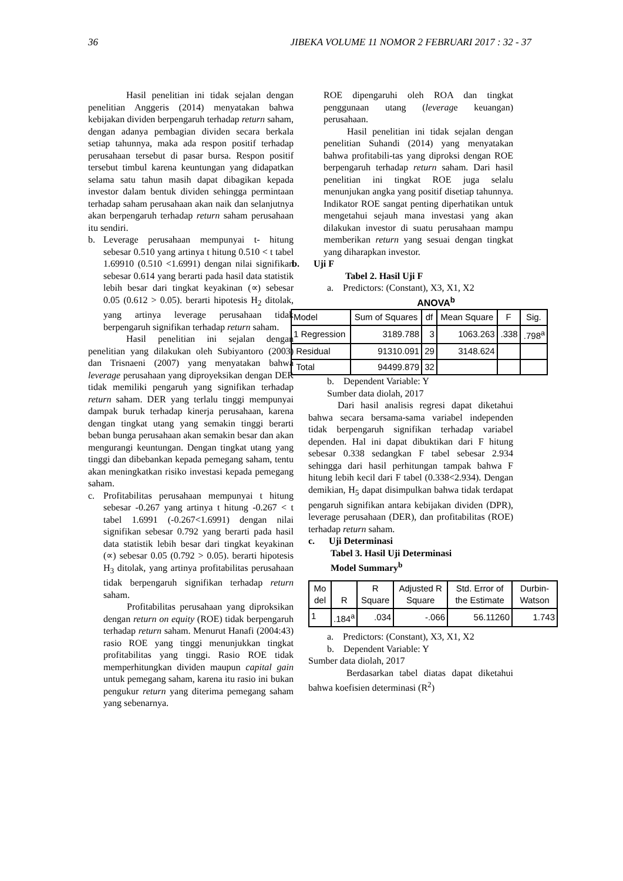36 JIBEKA VOLUME 11 NOMOR 2 FEBRUARI 2017 : 32 - 37
Hasil penelitian ini tidak sejalan dengan penelitian Anggeris (2014) menyatakan bahwa kebijakan dividen berpengaruh terhadap return saham, dengan adanya pembagian dividen secara berkala setiap tahunnya, maka ada respon positif terhadap perusahaan tersebut di pasar bursa. Respon positif tersebut timbul karena keuntungan yang didapatkan selama satu tahun masih dapat dibagikan kepada investor dalam bentuk dividen sehingga permintaan terhadap saham perusahaan akan naik dan selanjutnya akan berpengaruh terhadap return saham perusahaan itu sendiri.
b. Leverage perusahaan mempunyai t- hitung sebesar 0.510 yang artinya t hitung 0.510 < t tabel 1.69910 (0.510 <1.6991) dengan nilai signifikan sebesar 0.614 yang berarti pada hasil data statistik lebih besar dari tingkat keyakinan (∝) sebesar 0.05 (0.612 > 0.05). berarti hipotesis H<sub>2</sub> ditolak, yang artinya leverage perusahaan tidak berpengaruh signifikan terhadap return saham.
Hasil penelitian ini sejalan dengan penelitian yang dilakukan oleh Subiyantoro (2003) dan Trisnaeni (2007) yang menyatakan bahwa leverage perusahaan yang diproyeksikan dengan DER tidak memiliki pengaruh yang signifikan terhadap return saham. DER yang terlalu tinggi mempunyai dampak buruk terhadap kinerja perusahaan, karena dengan tingkat utang yang semakin tinggi berarti beban bunga perusahaan akan semakin besar dan akan mengurangi keuntungan. Dengan tingkat utang yang tinggi dan dibebankan kepada pemegang saham, tentu akan meningkatkan risiko investasi kepada pemegang saham.
c. Profitabilitas perusahaan mempunyai t hitung sebesar -0.267 yang artinya t hitung -0.267 < t tabel 1.6991 (-0.267<1.6991) dengan nilai signifikan sebesar 0.792 yang berarti pada hasil data statistik lebih besar dari tingkat keyakinan (∝) sebesar 0.05 (0.792 > 0.05). berarti hipotesis H<sub>3</sub> ditolak, yang artinya profitabilitas perusahaan tidak berpengaruh signifikan terhadap return saham.
Profitabilitas perusahaan yang diproksikan dengan return on equity (ROE) tidak berpengaruh terhadap return saham. Menurut Hanafi (2004:43) rasio ROE yang tinggi menunjukkan tingkat profitabilitas yang tinggi. Rasio ROE tidak memperhitungkan dividen maupun capital gain untuk pemegang saham, karena itu rasio ini bukan pengukur return yang diterima pemegang saham yang sebenarnya.
ROE dipengaruhi oleh ROA dan tingkat penggunaan utang (leverage keuangan) perusahaan.
Hasil penelitian ini tidak sejalan dengan penelitian Suhandi (2014) yang menyatakan bahwa profitabili-tas yang diproksi dengan ROE berpengaruh terhadap return saham. Dari hasil penelitian ini tingkat ROE juga selalu menunjukan angka yang positif disetiap tahunnya. Indikator ROE sangat penting diperhatikan untuk mengetahui sejauh mana investasi yang akan dilakukan investor di suatu perusahaan mampu memberikan return yang sesuai dengan tingkat yang diharapkan investor.
b. Uji F
Tabel 2. Hasil Uji F
a. Predictors: (Constant), X3, X1, X2
ANOVA<sup>b</sup>
| Model | Sum of Squares | df | Mean Square | F | Sig. |
| --- | --- | --- | --- | --- | --- |
| 1 Regression | 3189.788 | 3 | 1063.263 | .338 | .798<sup>a</sup> |
| Residual | 91310.091 | 29 | 3148.624 | | |
| Total | 94499.879 | 32 | | | |
b. Dependent Variable: Y
Sumber data diolah, 2017
Dari hasil analisis regresi dapat diketahui bahwa secara bersama-sama variabel independen tidak berpengaruh signifikan terhadap variabel dependen. Hal ini dapat dibuktikan dari F hitung sebesar 0.338 sedangkan F tabel sebesar 2.934 sehingga dari hasil perhitungan tampak bahwa F hitung lebih kecil dari F tabel (0.338<2.934). Dengan demikian, H<sub>5</sub> dapat disimpulkan bahwa tidak terdapat pengaruh signifikan antara kebijakan dividen (DPR), leverage perusahaan (DER), dan profitabilitas (ROE) terhadap return saham.
c. Uji Determinasi
Tabel 3. Hasil Uji Determinasi
Model Summary<sup>b</sup>
| Mo del | R | R Square | Adjusted R Square | Std. Error of the Estimate | Durbin-Watson |
| --- | --- | --- | --- | --- | --- |
| 1 | .184<sup>a</sup> | .034 | -.066 | 56.11260 | 1.743 |
a. Predictors: (Constant), X3, X1, X2
b. Dependent Variable: Y
Sumber data diolah, 2017
Berdasarkan tabel diatas dapat diketahui bahwa koefisien determinasi (R<sup>2</sup>)